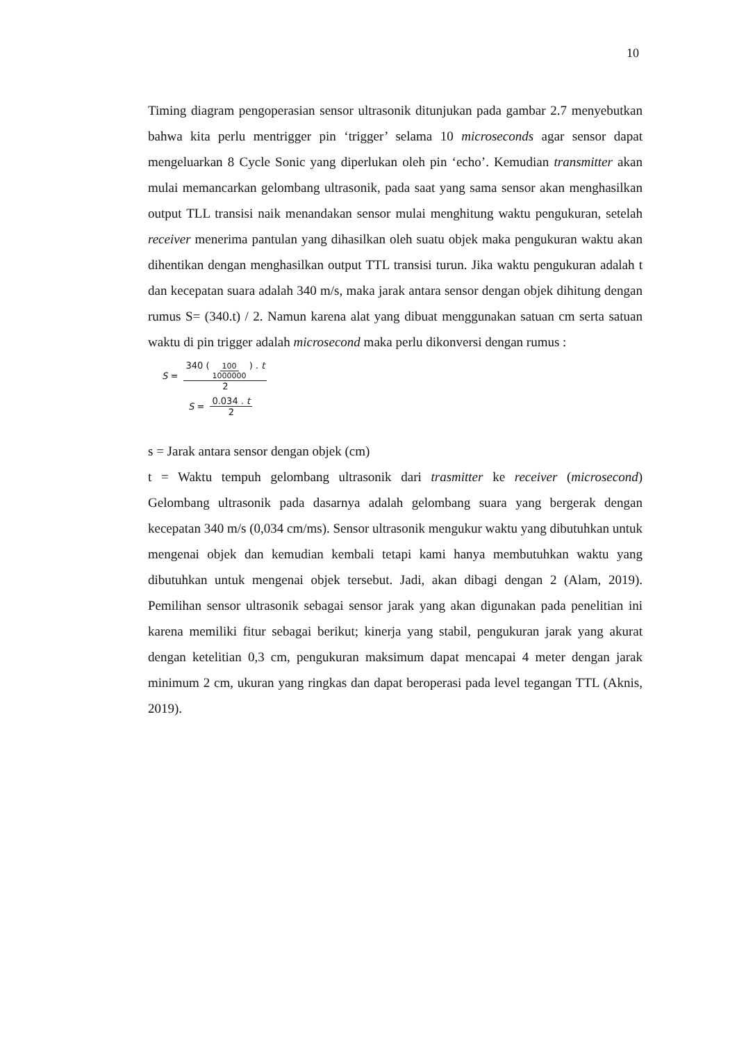10
Timing diagram pengoperasian sensor ultrasonik ditunjukan pada gambar 2.7 menyebutkan bahwa kita perlu mentrigger pin ‘trigger’ selama 10 microseconds agar sensor dapat mengeluarkan 8 Cycle Sonic yang diperlukan oleh pin ‘echo’. Kemudian transmitter akan mulai memancarkan gelombang ultrasonik, pada saat yang sama sensor akan menghasilkan output TLL transisi naik menandakan sensor mulai menghitung waktu pengukuran, setelah receiver menerima pantulan yang dihasilkan oleh suatu objek maka pengukuran waktu akan dihentikan dengan menghasilkan output TTL transisi turun. Jika waktu pengukuran adalah t dan kecepatan suara adalah 340 m/s, maka jarak antara sensor dengan objek dihitung dengan rumus S= (340.t) / 2. Namun karena alat yang dibuat menggunakan satuan cm serta satuan waktu di pin trigger adalah microsecond maka perlu dikonversi dengan rumus :
S = 340 ( 100 1000000 ) . t 2
S = 0.034 . t 2
s = Jarak antara sensor dengan objek (cm)
t = Waktu tempuh gelombang ultrasonik dari trasmitter ke receiver (microsecond) Gelombang ultrasonik pada dasarnya adalah gelombang suara yang bergerak dengan kecepatan 340 m/s (0,034 cm/ms). Sensor ultrasonik mengukur waktu yang dibutuhkan untuk mengenai objek dan kemudian kembali tetapi kami hanya membutuhkan waktu yang dibutuhkan untuk mengenai objek tersebut. Jadi, akan dibagi dengan 2 (Alam, 2019). Pemilihan sensor ultrasonik sebagai sensor jarak yang akan digunakan pada penelitian ini karena memiliki fitur sebagai berikut; kinerja yang stabil, pengukuran jarak yang akurat dengan ketelitian 0,3 cm, pengukuran maksimum dapat mencapai 4 meter dengan jarak minimum 2 cm, ukuran yang ringkas dan dapat beroperasi pada level tegangan TTL (Aknis, 2019).